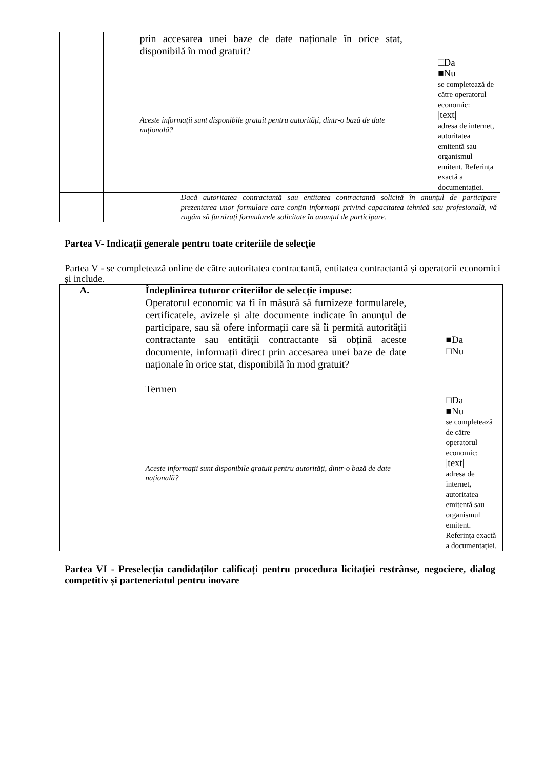| | prin accesarea unei baze de date naționale în orice stat, disponibilă în mod gratuit? | |
| | Aceste informații sunt disponibile gratuit pentru autorități, dintr-o bază de date națională? | □Da ■Nu se completează de către operatorul economic: /text/ adresa de internet, autoritatea emitentă sau organismul emitent. Referința exactă a documentației. |
| | Dacă autoritatea contractantă sau entitatea contractantă solicită în anunțul de participare prezentarea unor formulare care conțin informații privind capacitatea tehnică sau profesională, vă rugăm să furnizați formularele solicitate în anunțul de participare. | |
Partea V- Indicații generale pentru toate criteriile de selecție
Partea V - se completează online de către autoritatea contractantă, entitatea contractantă și operatorii economici și include.
| A. | Îndeplinirea tuturor criteriilor de selecție impuse: | |
| | Operatorul economic va fi în măsură să furnizeze formularele, certificatele, avizele și alte documente indicate în anunțul de participare, sau să ofere informații care să îi permită autorității contractante sau entității contractante să obțină aceste documente, informații direct prin accesarea unei baze de date naționale în orice stat, disponibilă în mod gratuit? Termen | ■Da □Nu |
| | Aceste informații sunt disponibile gratuit pentru autorități, dintr-o bază de date națională? | □Da ■Nu se completează de către operatorul economic: /text/ adresa de internet, autoritatea emitentă sau organismul emitent. Referința exactă a documentației. |
Partea VI - Preselecția candidaților calificați pentru procedura licitației restrânse, negociere, dialog competitiv și parteneriatul pentru inovare